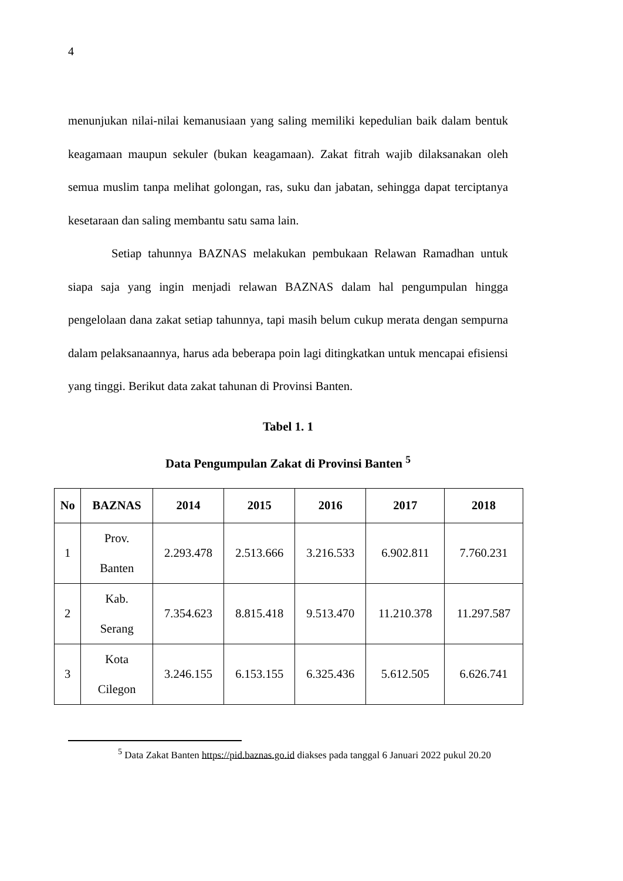4
menunjukan nilai-nilai kemanusiaan yang saling memiliki kepedulian baik dalam bentuk keagamaan maupun sekuler (bukan keagamaan). Zakat fitrah wajib dilaksanakan oleh semua muslim tanpa melihat golongan, ras, suku dan jabatan, sehingga dapat terciptanya kesetaraan dan saling membantu satu sama lain.
Setiap tahunnya BAZNAS melakukan pembukaan Relawan Ramadhan untuk siapa saja yang ingin menjadi relawan BAZNAS dalam hal pengumpulan hingga pengelolaan dana zakat setiap tahunnya, tapi masih belum cukup merata dengan sempurna dalam pelaksanaannya, harus ada beberapa poin lagi ditingkatkan untuk mencapai efisiensi yang tinggi. Berikut data zakat tahunan di Provinsi Banten.
Tabel 1. 1
Data Pengumpulan Zakat di Provinsi Banten <sup>5</sup>
| No | BAZNAS | 2014 | 2015 | 2016 | 2017 | 2018 |
| --- | --- | --- | --- | --- | --- | --- |
| 1 | Prov. Banten | 2.293.478 | 2.513.666 | 3.216.533 | 6.902.811 | 7.760.231 |
| 2 | Kab. Serang | 7.354.623 | 8.815.418 | 9.513.470 | 11.210.378 | 11.297.587 |
| 3 | Kota Cilegon | 3.246.155 | 6.153.155 | 6.325.436 | 5.612.505 | 6.626.741 |
<sup>5</sup> Data Zakat Banten https://pid.baznas.go.id diakses pada tanggal 6 Januari 2022 pukul 20.20